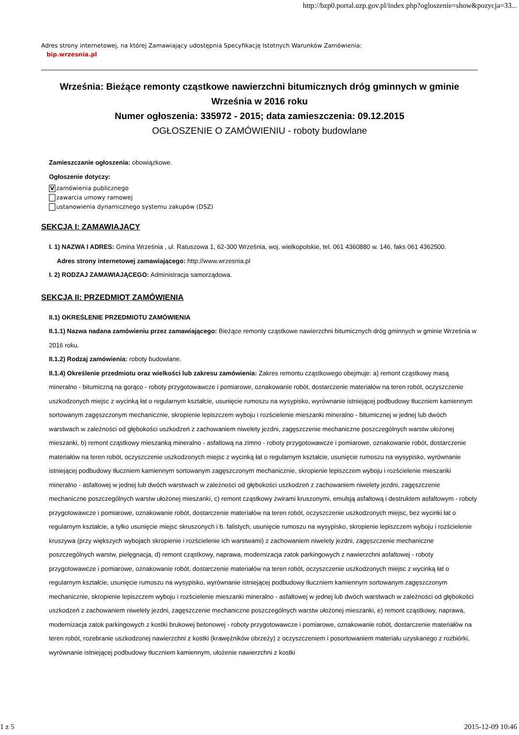http://bzp0.portal.uzp.gov.pl/index.php?ogloszenie=show&pozycja=33...
Adres strony internetowej, na której Zamawiający udostępnia Specyfikację Istotnych Warunków Zamówienia:
bip.wrzesnia.pl
Września: Bieżące remonty cząstkowe nawierzchni bitumicznych dróg gminnych w gminie Września w 2016 roku
Numer ogłoszenia: 335972 - 2015; data zamieszczenia: 09.12.2015
OGŁOSZENIE O ZAMÓWIENIU - roboty budowlane
Zamieszczanie ogłoszenia: obowiązkowe.
Ogłoszenie dotyczy:
Vzamówienia publicznego
zawarcia umowy ramowej
ustanowienia dynamicznego systemu zakupów (DSZ)
SEKCJA I: ZAMAWIAJĄCY
I. 1) NAZWA I ADRES: Gmina Września , ul. Ratuszowa 1, 62-300 Września, woj. wielkopolskie, tel. 061 4360880 w. 146, faks 061 4362500.
Adres strony internetowej zamawiającego: http://www.wrzesnia.pl
I. 2) RODZAJ ZAMAWIAJĄCEGO: Administracja samorządowa.
SEKCJA II: PRZEDMIOT ZAMÓWIENIA
II.1) OKREŚLENIE PRZEDMIOTU ZAMÓWIENIA
II.1.1) Nazwa nadana zamówieniu przez zamawiającego: Bieżące remonty cząstkowe nawierzchni bitumicznych dróg gminnych w gminie Września w 2016 roku.
II.1.2) Rodzaj zamówienia: roboty budowlane.
II.1.4) Określenie przedmiotu oraz wielkości lub zakresu zamówienia: Zakres remontu cząstkowego obejmuje: a) remont cząstkowy masą mineralno - bitumiczną na gorąco - roboty przygotowawcze i pomiarowe, oznakowanie robót, dostarczenie materiałów na teren robót, oczyszczenie uszkodzonych miejsc z wycinką łat o regularnym kształcie, usunięcie rumoszu na wysypisko, wyrównanie istniejącej podbudowy tłuczniem kamiennym sortowanym zagęszczonym mechanicznie, skropienie lepiszczem wyboju i rozścielenie mieszanki mineralno - bitumicznej w jednej lub dwóch warstwach w zależności od głębokości uszkodzeń z zachowaniem niwelety jezdni, zagęszczenie mechaniczne poszczególnych warstw ułożonej mieszanki, b) remont cząstkowy mieszanką mineralno - asfaltową na zimno - roboty przygotowawcze i pomiarowe, oznakowanie robót, dostarczenie materiałów na teren robót, oczyszczenie uszkodzonych miejsc z wycinką łat o regularnym kształcie, usunięcie rumoszu na wysypisko, wyrównanie istniejącej podbudowy tłuczniem kamiennym sortowanym zagęszczonym mechanicznie, skropienie lepiszczem wyboju i rozścielenie mieszanki mineralno - asfaltowej w jednej lub dwóch warstwach w zależności od głębokości uszkodzeń z zachowaniem niwelety jezdni, zagęszczenie mechaniczne poszczególnych warstw ułożonej mieszanki, c) remont cząstkowy żwirami kruszonymi, emulsją asfaltową i destruktem asfaltowym - roboty przygotowawcze i pomiarowe, oznakowanie robót, dostarczenie materiałów na teren robót, oczyszczenie uszkodzonych miejsc, bez wycinki łat o regularnym kształcie, a tylko usunięcie miejsc skruszonych i b. falistych, usunięcie rumoszu na wysypisko, skropienie lepiszczem wyboju i rozścielenie kruszywa (przy większych wybojach skropienie i rozścielenie ich warstwami) z zachowaniem niwelety jezdni, zagęszczenie mechaniczne poszczególnych warstw, pielęgnacja, d) remont cząstkowy, naprawa, modernizacja zatok parkingowych z nawierzchni asfaltowej - roboty przygotowawcze i pomiarowe, oznakowanie robót, dostarczenie materiałów na teren robót, oczyszczenie uszkodzonych miejsc z wycinką łat o regularnym kształcie, usunięcie rumoszu na wysypisko, wyrównanie istniejącej podbudowy tłuczniem kamiennym sortowanym zagęszczonym mechanicznie, skropienie lepiszczem wyboju i rozścielenie mieszanki mineralno - asfaltowej w jednej lub dwóch warstwach w zależności od głębokości uszkodzeń z zachowaniem niwelety jezdni, zagęszczenie mechaniczne poszczególnych warstw ułożonej mieszanki, e) remont cząstkowy, naprawa, modernizacja zatok parkingowych z kostki brukowej betonowej - roboty przygotowawcze i pomiarowe, oznakowanie robót, dostarczenie materiałów na teren robót, rozebranie uszkodzonej nawierzchni z kostki (krawężników obrzeży) z oczyszczeniem i posortowaniem materiału uzyskanego z rozbiórki, wyrównanie istniejącej podbudowy tłuczniem kamiennym, ułożenie nawierzchni z kostki
1 z 5 2015-12-09 10:46